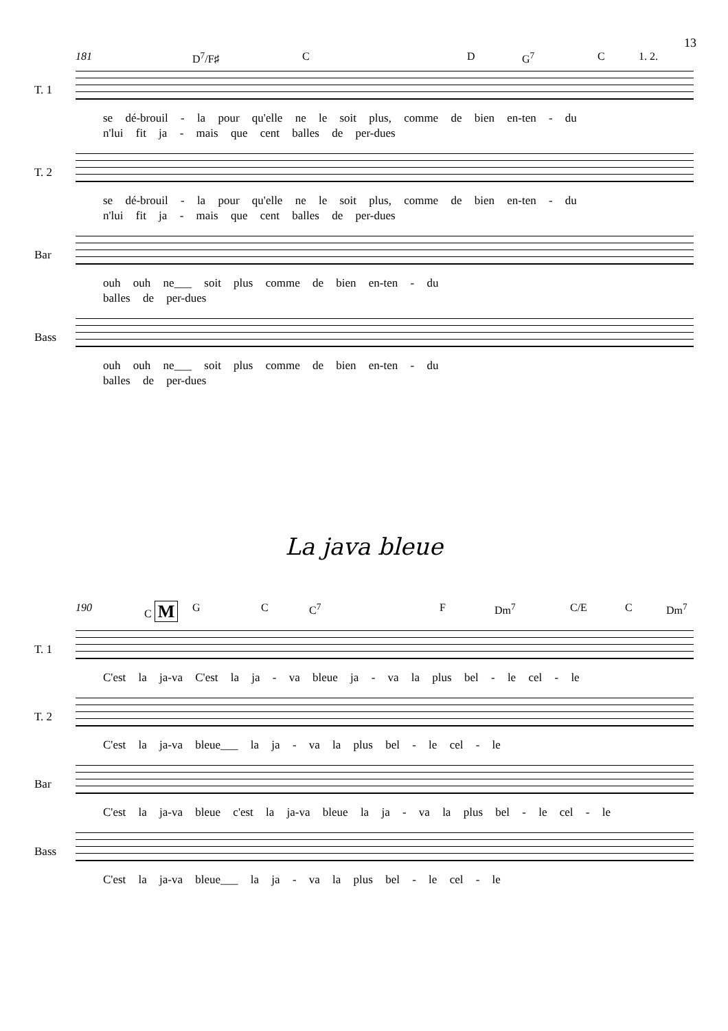13
181 D<sup>7</sup>/F♯ C D G<sup>7</sup> C 1. 2.
T. 1
se dé-brouil - la pour qu'elle ne le soit plus, comme de bien en-ten - du
n'lui fit ja - mais que cent balles de per-dues
T. 2
se dé-brouil - la pour qu'elle ne le soit plus, comme de bien en-ten - du
n'lui fit ja - mais que cent balles de per-dues
Bar
ouh ouh ne___ soit plus comme de bien en-ten - du
balles de per-dues
Bass
ouh ouh ne___ soit plus comme de bien en-ten - du
balles de per-dues
La java bleue
190 C M G C C<sup>7</sup> F Dm<sup>7</sup> C/E C Dm<sup>7</sup>
T. 1
C'est la ja-va C'est la ja - va bleue ja - va la plus bel - le cel - le
T. 2
C'est la ja-va bleue___ la ja - va la plus bel - le cel - le
Bar
C'est la ja-va bleue c'est la ja-va bleue la ja - va la plus bel - le cel - le
Bass
C'est la ja-va bleue___ la ja - va la plus bel - le cel - le